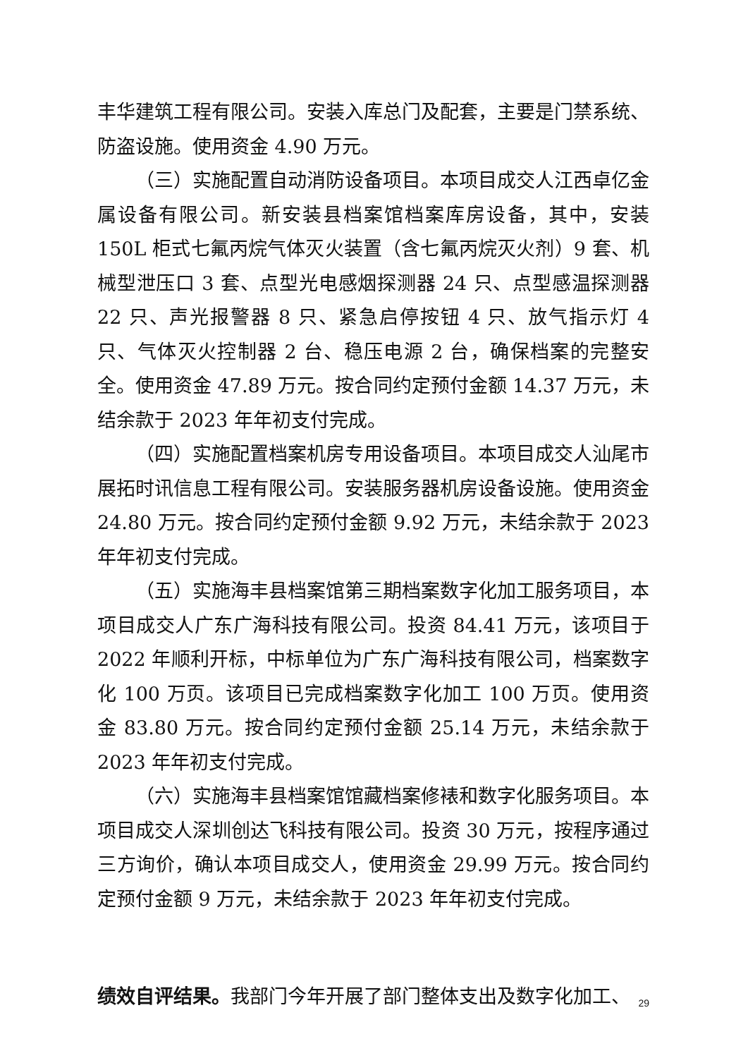丰华建筑工程有限公司。安装入库总门及配套，主要是门禁系统、防盗设施。使用资金 4.90 万元。
（三）实施配置自动消防设备项目。本项目成交人江西卓亿金属设备有限公司。新安装县档案馆档案库房设备，其中，安装 150L 柜式七氟丙烷气体灭火装置（含七氟丙烷灭火剂）9 套、机械型泄压口 3 套、点型光电感烟探测器 24 只、点型感温探测器 22 只、声光报警器 8 只、紧急启停按钮 4 只、放气指示灯 4 只、气体灭火控制器 2 台、稳压电源 2 台，确保档案的完整安全。使用资金 47.89 万元。按合同约定预付金额 14.37 万元，未结余款于 2023 年年初支付完成。
（四）实施配置档案机房专用设备项目。本项目成交人汕尾市展拓时讯信息工程有限公司。安装服务器机房设备设施。使用资金 24.80 万元。按合同约定预付金额 9.92 万元，未结余款于 2023 年年初支付完成。
（五）实施海丰县档案馆第三期档案数字化加工服务项目，本项目成交人广东广海科技有限公司。投资 84.41 万元，该项目于 2022 年顺利开标，中标单位为广东广海科技有限公司，档案数字化 100 万页。该项目已完成档案数字化加工 100 万页。使用资金 83.80 万元。按合同约定预付金额 25.14 万元，未结余款于 2023 年年初支付完成。
（六）实施海丰县档案馆馆藏档案修裱和数字化服务项目。本项目成交人深圳创达飞科技有限公司。投资 30 万元，按程序通过三方询价，确认本项目成交人，使用资金 29.99 万元。按合同约定预付金额 9 万元，未结余款于 2023 年年初支付完成。
绩效自评结果。我部门今年开展了部门整体支出及数字化加工、
29